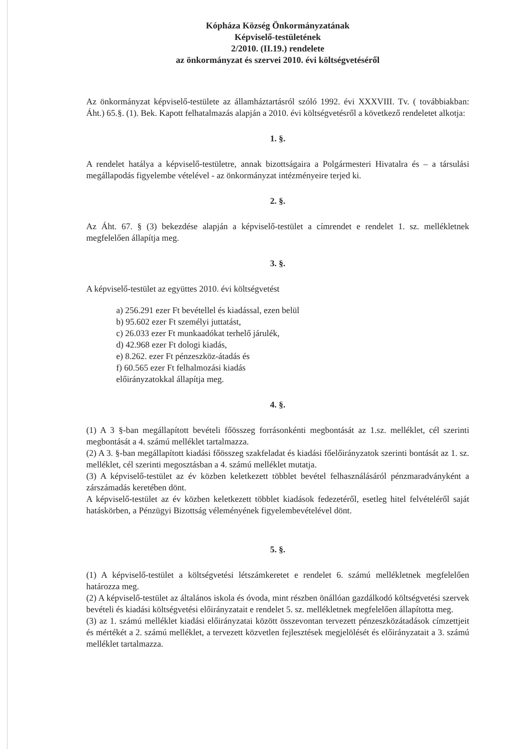Kópháza Község Önkormányzatának
Képviselő-testületének
2/2010. (II.19.) rendelete
az önkormányzat és szervei 2010. évi költségvetéséről
Az önkormányzat képviselő-testülete az államháztartásról szóló 1992. évi XXXVIII. Tv. ( továbbiakban: Áht.) 65.§. (1). Bek. Kapott felhatalmazás alapján a 2010. évi költségvetésről a következő rendeletet alkotja:
1. §.
A rendelet hatálya a képviselő-testületre, annak bizottságaira a Polgármesteri Hivatalra és – a társulási megállapodás figyelembe vételével - az önkormányzat intézményeire terjed ki.
2. §.
Az Áht. 67. § (3) bekezdése alapján a képviselő-testület a címrendet e rendelet 1. sz. mellékletnek megfelelően állapítja meg.
3. §.
A képviselő-testület az együttes 2010. évi költségvetést
a) 256.291 ezer Ft bevétellel és kiadással, ezen belül
b) 95.602 ezer Ft személyi juttatást,
c) 26.033 ezer Ft munkaadókat terhelő járulék,
d) 42.968 ezer Ft dologi kiadás,
e) 8.262. ezer Ft pénzeszköz-átadás és
f) 60.565 ezer Ft felhalmozási kiadás
előirányzatokkal állapítja meg.
4. §.
(1) A 3 §-ban megállapított bevételi főösszeg forrásonkénti megbontását az 1.sz. melléklet, cél szerinti megbontását a 4. számú melléklet tartalmazza.
(2) A 3. §-ban megállapított kiadási főösszeg szakfeladat és kiadási főelőirányzatok szerinti bontását az 1. sz. melléklet, cél szerinti megosztásban a 4. számú melléklet mutatja.
(3) A képviselő-testület az év közben keletkezett többlet bevétel felhasználásáról pénzmaradványként a zárszámadás keretében dönt.
A képviselő-testület az év közben keletkezett többlet kiadások fedezetéről, esetleg hitel felvételéről saját hatáskörben, a Pénzügyi Bizottság véleményének figyelembevételével dönt.
5. §.
(1) A képviselő-testület a költségvetési létszámkeretet e rendelet 6. számú mellékletnek megfelelően határozza meg.
(2) A képviselő-testület az általános iskola és óvoda, mint részben önállóan gazdálkodó költségvetési szervek bevételi és kiadási költségvetési előirányzatait e rendelet 5. sz. mellékletnek megfelelően állapította meg.
(3) az 1. számú melléklet kiadási előirányzatai között összevontan tervezett pénzeszközátadások címzettjeit és mértékét a 2. számú melléklet, a tervezett közvetlen fejlesztések megjelölését és előirányzatait a 3. számú melléklet tartalmazza.